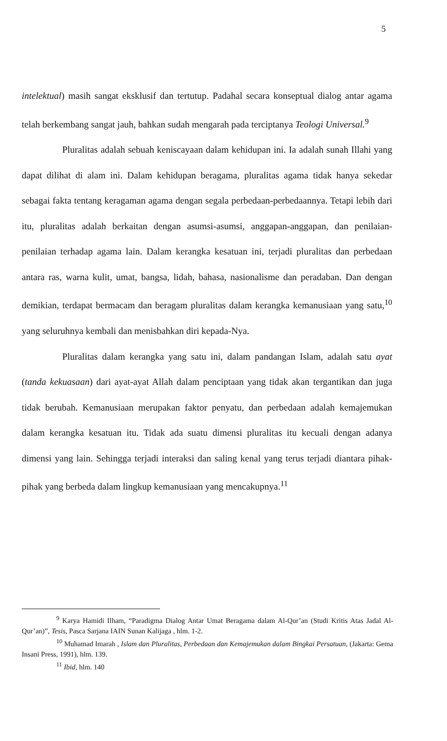5
intelektual) masih sangat eksklusif dan tertutup. Padahal secara konseptual dialog antar agama telah berkembang sangat jauh, bahkan sudah mengarah pada terciptanya Teologi Universal.<sup>9</sup>
Pluralitas adalah sebuah keniscayaan dalam kehidupan ini. Ia adalah sunah Illahi yang dapat dilihat di alam ini. Dalam kehidupan beragama, pluralitas agama tidak hanya sekedar sebagai fakta tentang keragaman agama dengan segala perbedaan-perbedaannya. Tetapi lebih dari itu, pluralitas adalah berkaitan dengan asumsi-asumsi, anggapan-anggapan, dan penilaian- penilaian terhadap agama lain. Dalam kerangka kesatuan ini, terjadi pluralitas dan perbedaan antara ras, warna kulit, umat, bangsa, lidah, bahasa, nasionalisme dan peradaban. Dan dengan demikian, terdapat bermacam dan beragam pluralitas dalam kerangka kemanusiaan yang satu,<sup>10</sup> yang seluruhnya kembali dan menisbahkan diri kepada-Nya.
Pluralitas dalam kerangka yang satu ini, dalam pandangan Islam, adalah satu ayat (tanda kekuasaan) dari ayat-ayat Allah dalam penciptaan yang tidak akan tergantikan dan juga tidak berubah. Kemanusiaan merupakan faktor penyatu, dan perbedaan adalah kemajemukan dalam kerangka kesatuan itu. Tidak ada suatu dimensi pluralitas itu kecuali dengan adanya dimensi yang lain. Sehingga terjadi interaksi dan saling kenal yang terus terjadi diantara pihak-pihak yang berbeda dalam lingkup kemanusiaan yang mencakupnya.<sup>11</sup>
<sup>9</sup> Karya Hamidi Ilham, “Paradigma Dialog Antar Umat Beragama dalam Al-Qur’an (Studi Kritis Atas Jadal Al-Qur’an)”, Tesis, Pasca Sarjana IAIN Sunan Kalijaga , hlm. 1-2.
<sup>10</sup> Muhamad Imarah , Islam dan Pluralitas, Perbedaan dan Kemajemukan dalam Bingkai Persatuan, (Jakarta: Gema Insani Press, 1991), hlm. 139.
<sup>11</sup> Ibid, hlm. 140